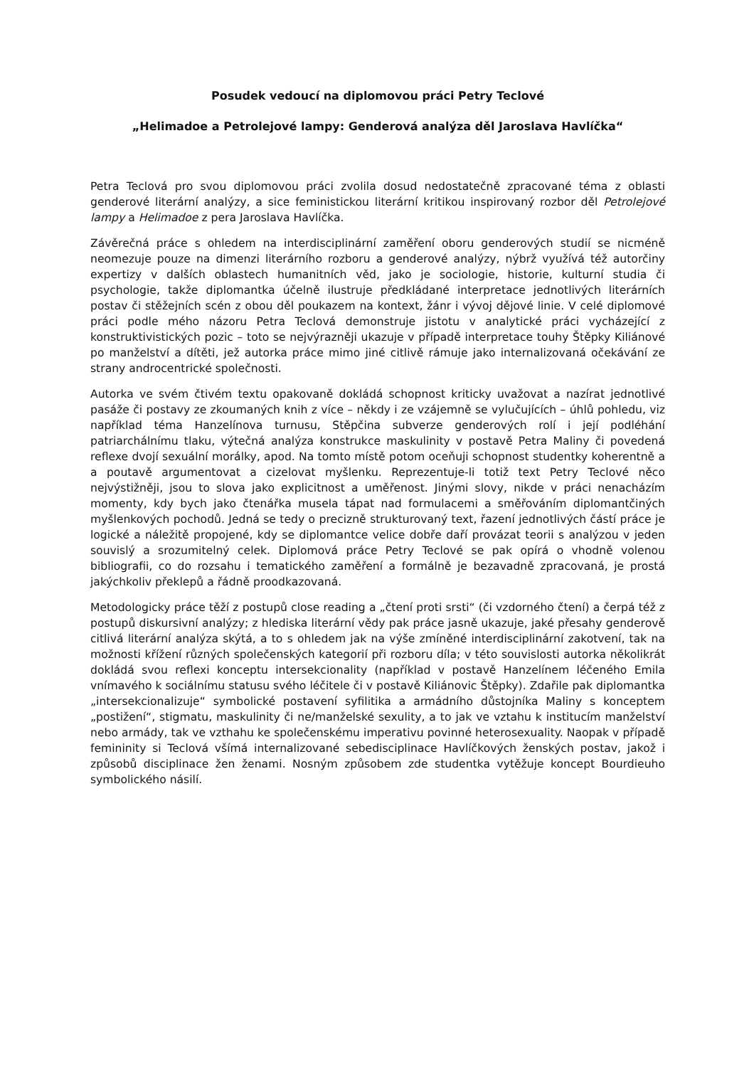Posudek vedoucí na diplomovou práci Petry Teclové
„Helimadoe a Petrolejové lampy: Genderová analýza děl Jaroslava Havlíčka“
Petra Teclová pro svou diplomovou práci zvolila dosud nedostatečně zpracované téma z oblasti genderové literární analýzy, a sice feministickou literární kritikou inspirovaný rozbor děl Petrolejové lampy a Helimadoe z pera Jaroslava Havlíčka.
Závěrečná práce s ohledem na interdisciplinární zaměření oboru genderových studií se nicméně neomezuje pouze na dimenzi literárního rozboru a genderové analýzy, nýbrž využívá též autorčiny expertizy v dalších oblastech humanitních věd, jako je sociologie, historie, kulturní studia či psychologie, takže diplomantka účelně ilustruje předkládané interpretace jednotlivých literárních postav či stěžejních scén z obou děl poukazem na kontext, žánr i vývoj dějové linie. V celé diplomové práci podle mého názoru Petra Teclová demonstruje jistotu v analytické práci vycházející z konstruktivistických pozic – toto se nejvýrazněji ukazuje v případě interpretace touhy Štěpky Kiliánové po manželství a dítěti, jež autorka práce mimo jiné citlivě rámuje jako internalizovaná očekávání ze strany androcentrické společnosti.
Autorka ve svém čtivém textu opakovaně dokládá schopnost kriticky uvažovat a nazírat jednotlivé pasáže či postavy ze zkoumaných knih z více – někdy i ze vzájemně se vylučujících – úhlů pohledu, viz například téma Hanzelínova turnusu, Stěpčina subverze genderových rolí i její podléhání patriarchálnímu tlaku, výtečná analýza konstrukce maskulinity v postavě Petra Maliny či povedená reflexe dvojí sexuální morálky, apod. Na tomto místě potom oceňuji schopnost studentky koherentně a a poutavě argumentovat a cizelovat myšlenku. Reprezentuje-li totiž text Petry Teclové něco nejvýstižněji, jsou to slova jako explicitnost a uměřenost. Jinými slovy, nikde v práci nenacházím momenty, kdy bych jako čtenářka musela tápat nad formulacemi a směřováním diplomantčiných myšlenkových pochodů. Jedná se tedy o precizně strukturovaný text, řazení jednotlivých částí práce je logické a náležitě propojené, kdy se diplomantce velice dobře daří provázat teorii s analýzou v jeden souvislý a srozumitelný celek. Diplomová práce Petry Teclové se pak opírá o vhodně volenou bibliografii, co do rozsahu i tematického zaměření a formálně je bezavadně zpracovaná, je prostá jakýchkoliv překlepů a řádně proodkazovaná.
Metodologicky práce těží z postupů close reading a „čtení proti srsti“ (či vzdorného čtení) a čerpá též z postupů diskursivní analýzy; z hlediska literární vědy pak práce jasně ukazuje, jaké přesahy genderově citlivá literární analýza skýtá, a to s ohledem jak na výše zmíněné interdisciplinární zakotvení, tak na možnosti křížení různých společenských kategorií při rozboru díla; v této souvislosti autorka několikrát dokládá svou reflexi konceptu intersekcionality (například v postavě Hanzelínem léčeného Emila vnímavého k sociálnímu statusu svého léčitele či v postavě Kiliánovic Štěpky). Zdařile pak diplomantka „intersekcionalizuje“ symbolické postavení syfilitika a armádního důstojníka Maliny s konceptem „postižení“, stigmatu, maskulinity či ne/manželské sexulity, a to jak ve vztahu k institucím manželství nebo armády, tak ve vzthahu ke společenskému imperativu povinné heterosexuality. Naopak v případě femininity si Teclová všímá internalizované sebedisciplinace Havlíčkových ženských postav, jakož i způsobů disciplinace žen ženami. Nosným způsobem zde studentka vytěžuje koncept Bourdieuho symbolického násilí.